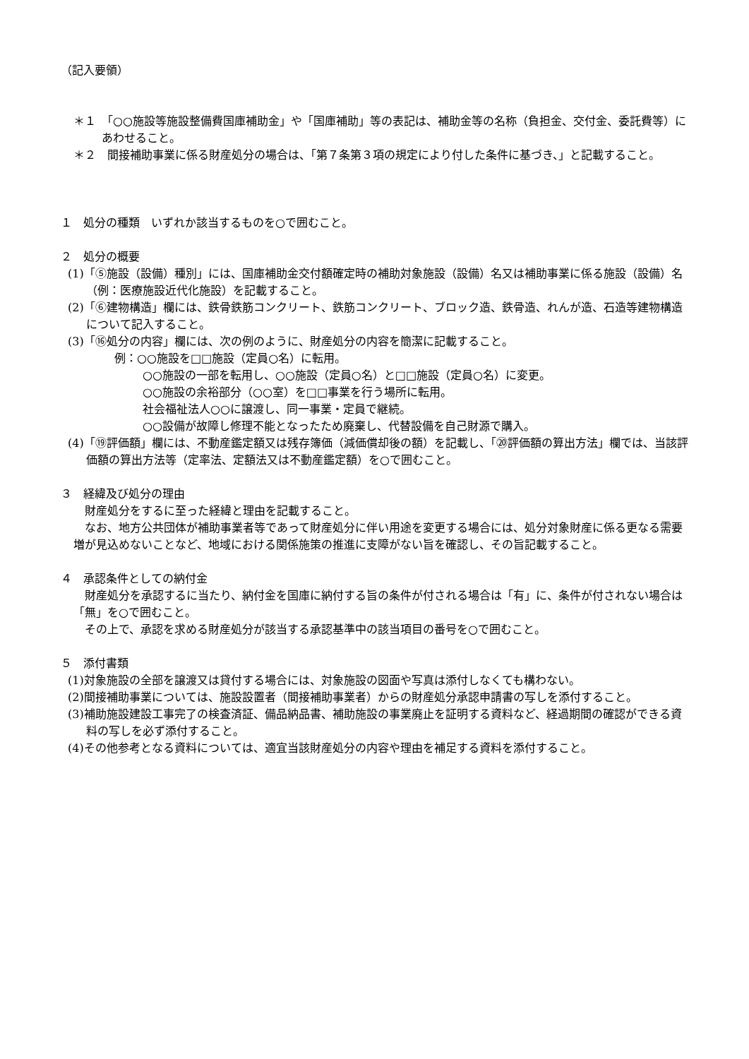（記入要領）
＊１　「○○施設等施設整備費国庫補助金」や「国庫補助」等の表記は、補助金等の名称（負担金、交付金、委託費等）にあわせること。
＊２　間接補助事業に係る財産処分の場合は、「第７条第３項の規定により付した条件に基づき、」と記載すること。
１　処分の種類　いずれか該当するものを○で囲むこと。
２　処分の概要
(1)「⑤施設（設備）種別」には、国庫補助金交付額確定時の補助対象施設（設備）名又は補助事業に係る施設（設備）名（例：医療施設近代化施設）を記載すること。
(2)「⑥建物構造」欄には、鉄骨鉄筋コンクリート、鉄筋コンクリート、ブロック造、鉄骨造、れんが造、石造等建物構造について記入すること。
(3)「⑯処分の内容」欄には、次の例のように、財産処分の内容を簡潔に記載すること。
例：○○施設を□□施設（定員○名）に転用。
○○施設の一部を転用し、○○施設（定員○名）と□□施設（定員○名）に変更。
○○施設の余裕部分（○○室）を□□事業を行う場所に転用。
社会福祉法人○○に譲渡し、同一事業・定員で継続。
○○設備が故障し修理不能となったため廃棄し、代替設備を自己財源で購入。
(4)「⑲評価額」欄には、不動産鑑定額又は残存簿価（減価償却後の額）を記載し、「⑳評価額の算出方法」欄では、当該評価額の算出方法等（定率法、定額法又は不動産鑑定額）を○で囲むこと。
３　経緯及び処分の理由
財産処分をするに至った経緯と理由を記載すること。
なお、地方公共団体が補助事業者等であって財産処分に伴い用途を変更する場合には、処分対象財産に係る更なる需要増が見込めないことなど、地域における関係施策の推進に支障がない旨を確認し、その旨記載すること。
４　承認条件としての納付金
財産処分を承認するに当たり、納付金を国庫に納付する旨の条件が付される場合は「有」に、条件が付されない場合は「無」を○で囲むこと。
その上で、承認を求める財産処分が該当する承認基準中の該当項目の番号を○で囲むこと。
５　添付書類
(1)対象施設の全部を譲渡又は貸付する場合には、対象施設の図面や写真は添付しなくても構わない。
(2)間接補助事業については、施設設置者（間接補助事業者）からの財産処分承認申請書の写しを添付すること。
(3)補助施設建設工事完了の検査済証、備品納品書、補助施設の事業廃止を証明する資料など、経過期間の確認ができる資料の写しを必ず添付すること。
(4)その他参考となる資料については、適宜当該財産処分の内容や理由を補足する資料を添付すること。